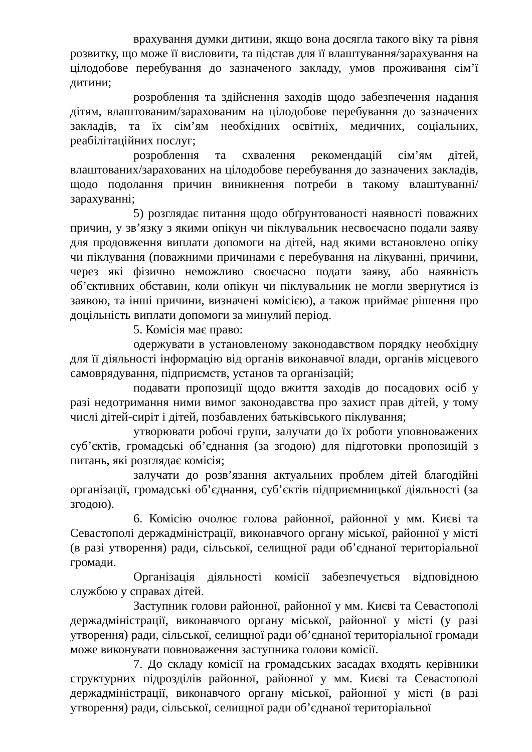врахування думки дитини, якщо вона досягла такого віку та рівня розвитку, що може її висловити, та підстав для її влаштування/зарахування на цілодобове перебування до зазначеного закладу, умов проживання сім’ї дитини;
розроблення та здійснення заходів щодо забезпечення надання дітям, влаштованим/зарахованим на цілодобове перебування до зазначених закладів, та їх сім’ям необхідних освітніх, медичних, соціальних, реабілітаційних послуг;
розроблення та схвалення рекомендацій сім’ям дітей, влаштованих/зарахованих на цілодобове перебування до зазначених закладів, щодо подолання причин виникнення потреби в такому влаштуванні/зарахуванні;
5) розглядає питання щодо обґрунтованості наявності поважних причин, у зв’язку з якими опікун чи піклувальник несвоєчасно подали заяву для продовження виплати допомоги на дітей, над якими встановлено опіку чи піклування (поважними причинами є перебування на лікуванні, причини, через які фізично неможливо своєчасно подати заяву, або наявність об’єктивних обставин, коли опікун чи піклувальник не могли звернутися із заявою, та інші причини, визначені комісією), а також приймає рішення про доцільність виплати допомоги за минулий період.
5. Комісія має право:
одержувати в установленому законодавством порядку необхідну для її діяльності інформацію від органів виконавчої влади, органів місцевого самоврядування, підприємств, установ та організацій;
подавати пропозиції щодо вжиття заходів до посадових осіб у разі недотримання ними вимог законодавства про захист прав дітей, у тому числі дітей-сиріт і дітей, позбавлених батьківського піклування;
утворювати робочі групи, залучати до їх роботи уповноважених суб’єктів, громадські об’єднання (за згодою) для підготовки пропозицій з питань, які розглядає комісія;
залучати до розв’язання актуальних проблем дітей благодійні організації, громадські об’єднання, суб’єктів підприємницької діяльності (за згодою).
6. Комісію очолює голова районної, районної у мм. Києві та Севастополі держадміністрації, виконавчого органу міської, районної у місті (в разі утворення) ради, сільської, селищної ради об’єднаної територіальної громади.
Організація діяльності комісії забезпечується відповідною службою у справах дітей.
Заступник голови районної, районної у мм. Києві та Севастополі держадміністрації, виконавчого органу міської, районної у місті (у разі утворення) ради, сільської, селищної ради об’єднаної територіальної громади може виконувати повноваження заступника голови комісії.
7. До складу комісії на громадських засадах входять керівники структурних підрозділів районної, районної у мм. Києві та Севастополі держадміністрації, виконавчого органу міської, районної у місті (в разі утворення) ради, сільської, селищної ради об’єднаної територіальної